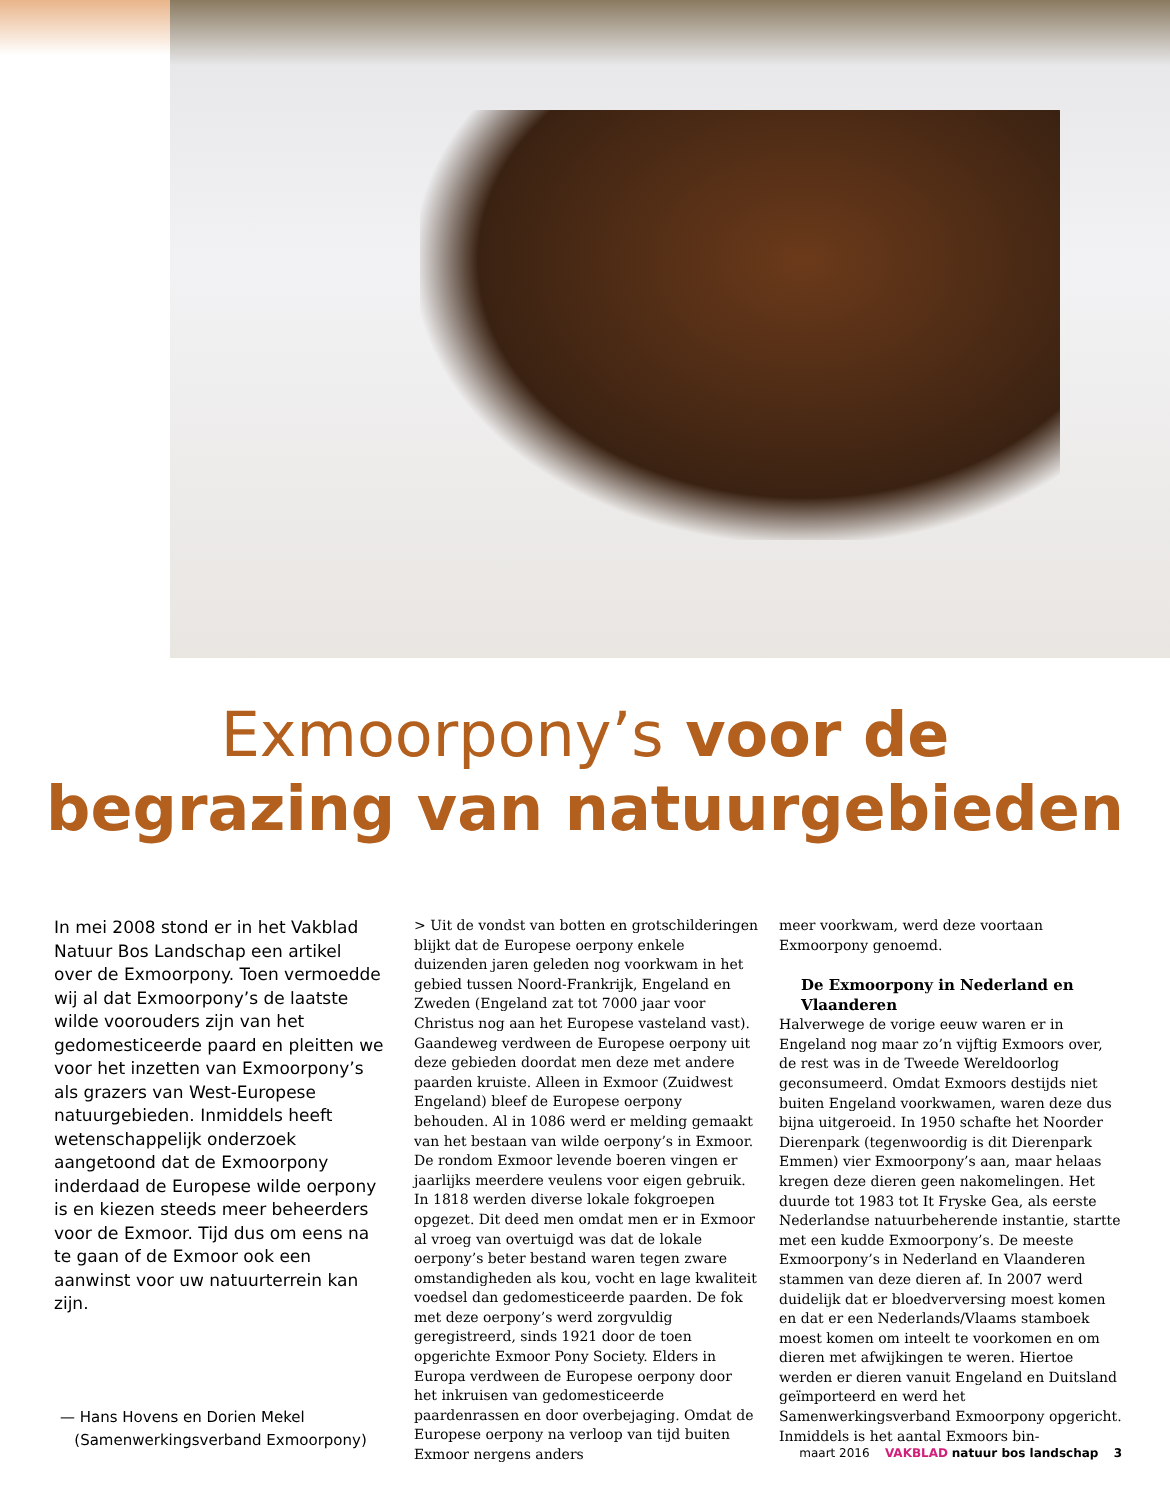Exmoorpony’s voor de
begrazing van natuurgebieden
In mei 2008 stond er in het Vakblad Natuur Bos Landschap een artikel over de Exmoorpony. Toen vermoedde wij al dat Exmoorpony’s de laatste wilde voorouders zijn van het gedomesticeerde paard en pleitten we voor het inzetten van Exmoorpony’s als grazers van West-Europese natuurgebieden. Inmiddels heeft wetenschappelijk onderzoek aangetoond dat de Exmoorpony inderdaad de Europese wilde oerpony is en kiezen steeds meer beheerders voor de Exmoor. Tijd dus om eens na te gaan of de Exmoor ook een aanwinst voor uw natuurterrein kan zijn.
— Hans Hovens en Dorien Mekel
(Samenwerkingsverband Exmoorpony)
> Uit de vondst van botten en grotschilderingen blijkt dat de Europese oerpony enkele duizenden jaren geleden nog voorkwam in het gebied tussen Noord-Frankrijk, Engeland en Zweden (Engeland zat tot 7000 jaar voor Christus nog aan het Europese vasteland vast). Gaandeweg verdween de Europese oerpony uit deze gebieden doordat men deze met andere paarden kruiste. Alleen in Exmoor (Zuidwest Engeland) bleef de Europese oerpony behouden. Al in 1086 werd er melding gemaakt van het bestaan van wilde oerpony’s in Exmoor. De rondom Exmoor levende boeren vingen er jaarlijks meerdere veulens voor eigen gebruik. In 1818 werden diverse lokale fokgroepen opgezet. Dit deed men omdat men er in Exmoor al vroeg van overtuigd was dat de lokale oerpony’s beter bestand waren tegen zware omstandigheden als kou, vocht en lage kwaliteit voedsel dan gedomesticeerde paarden. De fok met deze oerpony’s werd zorgvuldig geregistreerd, sinds 1921 door de toen opgerichte Exmoor Pony Society. Elders in Europa verdween de Europese oerpony door het inkruisen van gedomesticeerde paardenrassen en door overbejaging. Omdat de Europese oerpony na verloop van tijd buiten Exmoor nergens anders
meer voorkwam, werd deze voortaan Exmoorpony genoemd.
De Exmoorpony in Nederland en Vlaanderen
Halverwege de vorige eeuw waren er in Engeland nog maar zo’n vijftig Exmoors over, de rest was in de Tweede Wereldoorlog geconsumeerd. Omdat Exmoors destijds niet buiten Engeland voorkwamen, waren deze dus bijna uitgeroeid. In 1950 schafte het Noorder Dierenpark (tegenwoordig is dit Dierenpark Emmen) vier Exmoorpony’s aan, maar helaas kregen deze dieren geen nakomelingen. Het duurde tot 1983 tot It Fryske Gea, als eerste Nederlandse natuurbeherende instantie, startte met een kudde Exmoorpony’s. De meeste Exmoorpony’s in Nederland en Vlaanderen stammen van deze dieren af. In 2007 werd duidelijk dat er bloedverversing moest komen en dat er een Nederlands/Vlaams stamboek moest komen om inteelt te voorkomen en om dieren met afwijkingen te weren. Hiertoe werden er dieren vanuit Engeland en Duitsland geïmporteerd en werd het Samenwerkingsverband Exmoorpony opgericht. Inmiddels is het aantal Exmoors bin-
maart 2016 VAKBLAD natuur bos landschap 3